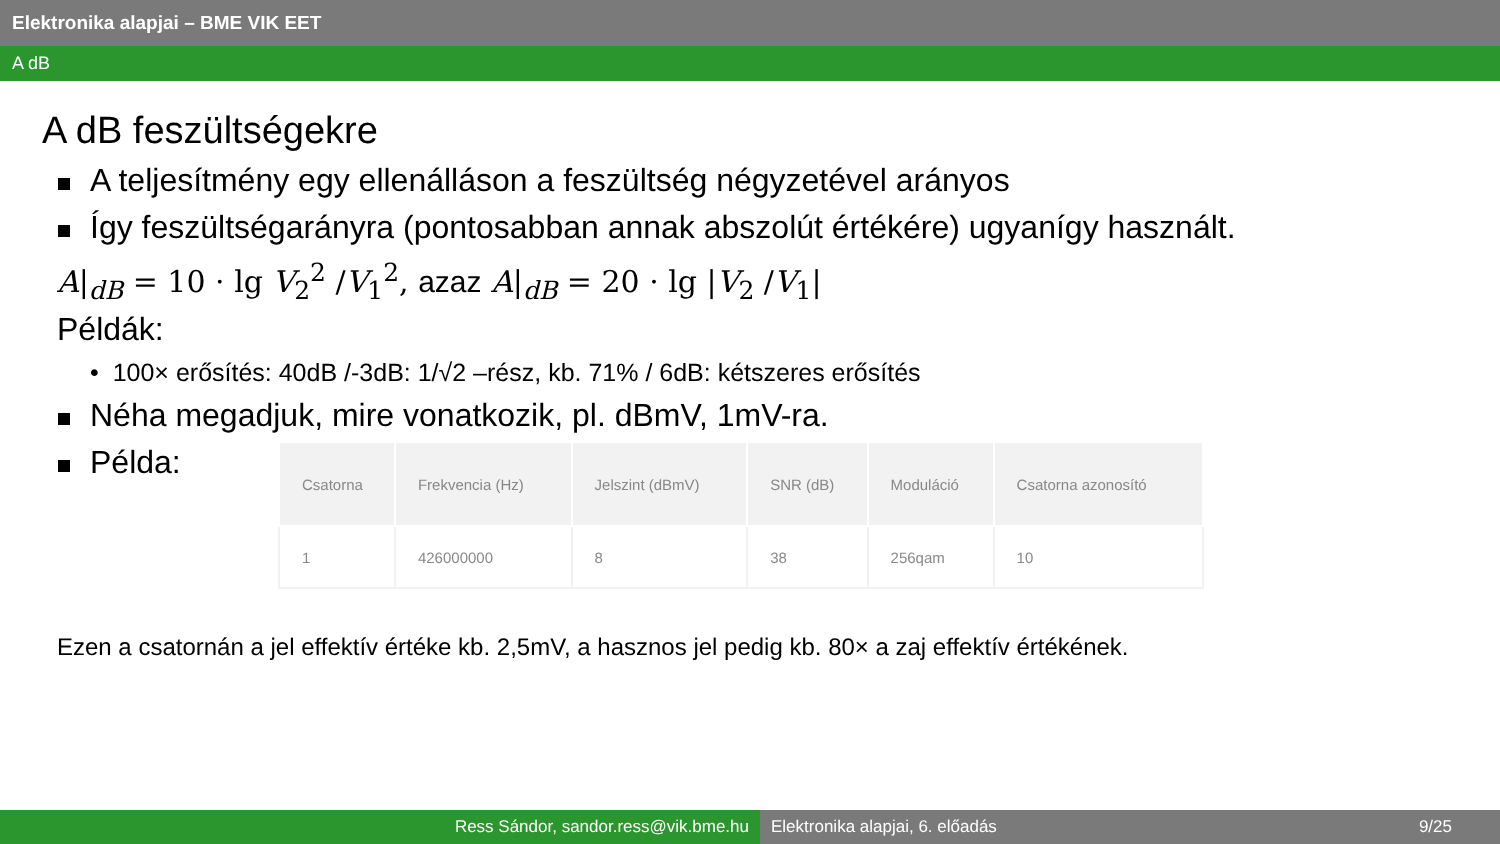Elektronika alapjai – BME VIK EET
A dB
A dB feszültségekre
A teljesítmény egy ellenálláson a feszültség négyzetével arányos
Így feszültségarányra (pontosabban annak abszolút értékére) ugyanígy használt.
A|<sub>dB</sub> = 10 · lg V<sub>2</sub><sup>2</sup> /V<sub>1</sub><sup>2</sup>, azaz A|<sub>dB</sub> = 20 · lg |V<sub>2</sub> /V<sub>1</sub>|
Példák:
• 100× erősítés: 40dB /-3dB: 1/√2 –rész, kb. 71% / 6dB: kétszeres erősítés
Néha megadjuk, mire vonatkozik, pl. dBmV, 1mV-ra.
Példa:
| Csatorna | Frekvencia (Hz) | Jelszint (dBmV) | SNR (dB) | Moduláció | Csatorna azonosító |
| --- | --- | --- | --- | --- | --- |
| 1 | 426000000 | 8 | 38 | 256qam | 10 |
Ezen a csatornán a jel effektív értéke kb. 2,5mV, a hasznos jel pedig kb. 80× a zaj effektív értékének.
Ress Sándor, sandor.ress@vik.bme.hu Elektronika alapjai, 6. előadás 9/25